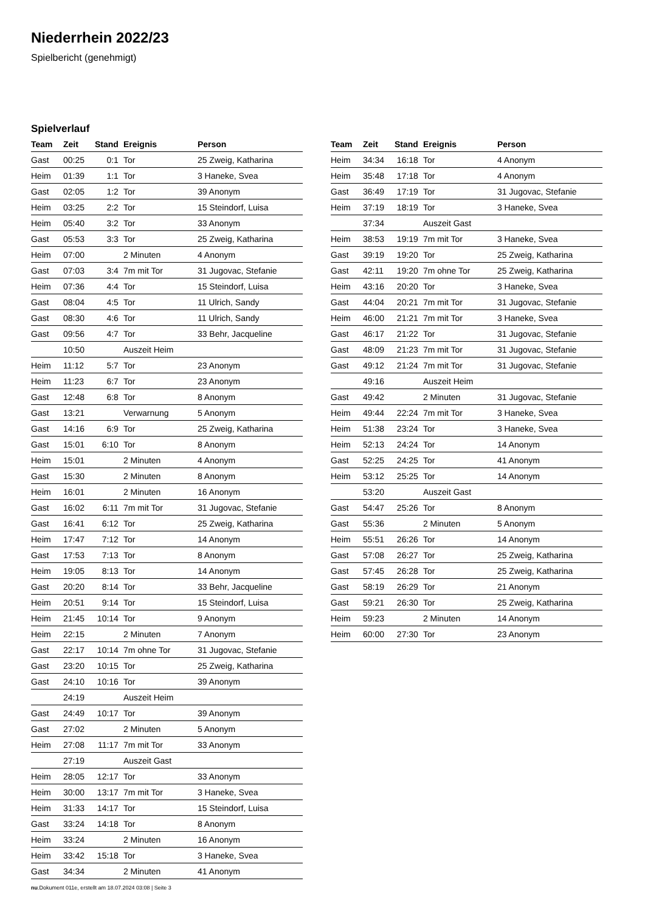Niederrhein 2022/23
Spielbericht (genehmigt)
Spielverlauf
| Team | Zeit | Stand | Ereignis | Person |
| --- | --- | --- | --- | --- |
| Gast | 00:25 | 0:1 | Tor | 25 Zweig, Katharina |
| Heim | 01:39 | 1:1 | Tor | 3 Haneke, Svea |
| Gast | 02:05 | 1:2 | Tor | 39 Anonym |
| Heim | 03:25 | 2:2 | Tor | 15 Steindorf, Luisa |
| Heim | 05:40 | 3:2 | Tor | 33 Anonym |
| Gast | 05:53 | 3:3 | Tor | 25 Zweig, Katharina |
| Heim | 07:00 | | 2 Minuten | 4 Anonym |
| Gast | 07:03 | 3:4 | 7m mit Tor | 31 Jugovac, Stefanie |
| Heim | 07:36 | 4:4 | Tor | 15 Steindorf, Luisa |
| Gast | 08:04 | 4:5 | Tor | 11 Ulrich, Sandy |
| Gast | 08:30 | 4:6 | Tor | 11 Ulrich, Sandy |
| Gast | 09:56 | 4:7 | Tor | 33 Behr, Jacqueline |
| | 10:50 | | Auszeit Heim | |
| Heim | 11:12 | 5:7 | Tor | 23 Anonym |
| Heim | 11:23 | 6:7 | Tor | 23 Anonym |
| Gast | 12:48 | 6:8 | Tor | 8 Anonym |
| Gast | 13:21 | | Verwarnung | 5 Anonym |
| Gast | 14:16 | 6:9 | Tor | 25 Zweig, Katharina |
| Gast | 15:01 | 6:10 | Tor | 8 Anonym |
| Heim | 15:01 | | 2 Minuten | 4 Anonym |
| Gast | 15:30 | | 2 Minuten | 8 Anonym |
| Heim | 16:01 | | 2 Minuten | 16 Anonym |
| Gast | 16:02 | 6:11 | 7m mit Tor | 31 Jugovac, Stefanie |
| Gast | 16:41 | 6:12 | Tor | 25 Zweig, Katharina |
| Heim | 17:47 | 7:12 | Tor | 14 Anonym |
| Gast | 17:53 | 7:13 | Tor | 8 Anonym |
| Heim | 19:05 | 8:13 | Tor | 14 Anonym |
| Gast | 20:20 | 8:14 | Tor | 33 Behr, Jacqueline |
| Heim | 20:51 | 9:14 | Tor | 15 Steindorf, Luisa |
| Heim | 21:45 | 10:14 | Tor | 9 Anonym |
| Heim | 22:15 | | 2 Minuten | 7 Anonym |
| Gast | 22:17 | 10:14 | 7m ohne Tor | 31 Jugovac, Stefanie |
| Gast | 23:20 | 10:15 | Tor | 25 Zweig, Katharina |
| Gast | 24:10 | 10:16 | Tor | 39 Anonym |
| | 24:19 | | Auszeit Heim | |
| Gast | 24:49 | 10:17 | Tor | 39 Anonym |
| Gast | 27:02 | | 2 Minuten | 5 Anonym |
| Heim | 27:08 | 11:17 | 7m mit Tor | 33 Anonym |
| | 27:19 | | Auszeit Gast | |
| Heim | 28:05 | 12:17 | Tor | 33 Anonym |
| Heim | 30:00 | 13:17 | 7m mit Tor | 3 Haneke, Svea |
| Heim | 31:33 | 14:17 | Tor | 15 Steindorf, Luisa |
| Gast | 33:24 | 14:18 | Tor | 8 Anonym |
| Heim | 33:24 | | 2 Minuten | 16 Anonym |
| Heim | 33:42 | 15:18 | Tor | 3 Haneke, Svea |
| Gast | 34:34 | | 2 Minuten | 41 Anonym |
| Team | Zeit | Stand | Ereignis | Person |
| --- | --- | --- | --- | --- |
| Heim | 34:34 | 16:18 | Tor | 4 Anonym |
| Heim | 35:48 | 17:18 | Tor | 4 Anonym |
| Gast | 36:49 | 17:19 | Tor | 31 Jugovac, Stefanie |
| Heim | 37:19 | 18:19 | Tor | 3 Haneke, Svea |
| | 37:34 | | Auszeit Gast | |
| Heim | 38:53 | 19:19 | 7m mit Tor | 3 Haneke, Svea |
| Gast | 39:19 | 19:20 | Tor | 25 Zweig, Katharina |
| Gast | 42:11 | 19:20 | 7m ohne Tor | 25 Zweig, Katharina |
| Heim | 43:16 | 20:20 | Tor | 3 Haneke, Svea |
| Gast | 44:04 | 20:21 | 7m mit Tor | 31 Jugovac, Stefanie |
| Heim | 46:00 | 21:21 | 7m mit Tor | 3 Haneke, Svea |
| Gast | 46:17 | 21:22 | Tor | 31 Jugovac, Stefanie |
| Gast | 48:09 | 21:23 | 7m mit Tor | 31 Jugovac, Stefanie |
| Gast | 49:12 | 21:24 | 7m mit Tor | 31 Jugovac, Stefanie |
| | 49:16 | | Auszeit Heim | |
| Gast | 49:42 | | 2 Minuten | 31 Jugovac, Stefanie |
| Heim | 49:44 | 22:24 | 7m mit Tor | 3 Haneke, Svea |
| Heim | 51:38 | 23:24 | Tor | 3 Haneke, Svea |
| Heim | 52:13 | 24:24 | Tor | 14 Anonym |
| Gast | 52:25 | 24:25 | Tor | 41 Anonym |
| Heim | 53:12 | 25:25 | Tor | 14 Anonym |
| | 53:20 | | Auszeit Gast | |
| Gast | 54:47 | 25:26 | Tor | 8 Anonym |
| Gast | 55:36 | | 2 Minuten | 5 Anonym |
| Heim | 55:51 | 26:26 | Tor | 14 Anonym |
| Gast | 57:08 | 26:27 | Tor | 25 Zweig, Katharina |
| Gast | 57:45 | 26:28 | Tor | 25 Zweig, Katharina |
| Gast | 58:19 | 26:29 | Tor | 21 Anonym |
| Gast | 59:21 | 26:30 | Tor | 25 Zweig, Katharina |
| Heim | 59:23 | | 2 Minuten | 14 Anonym |
| Heim | 60:00 | 27:30 | Tor | 23 Anonym |
nu.Dokument 011e, erstellt am 18.07.2024 03:08 | Seite 3